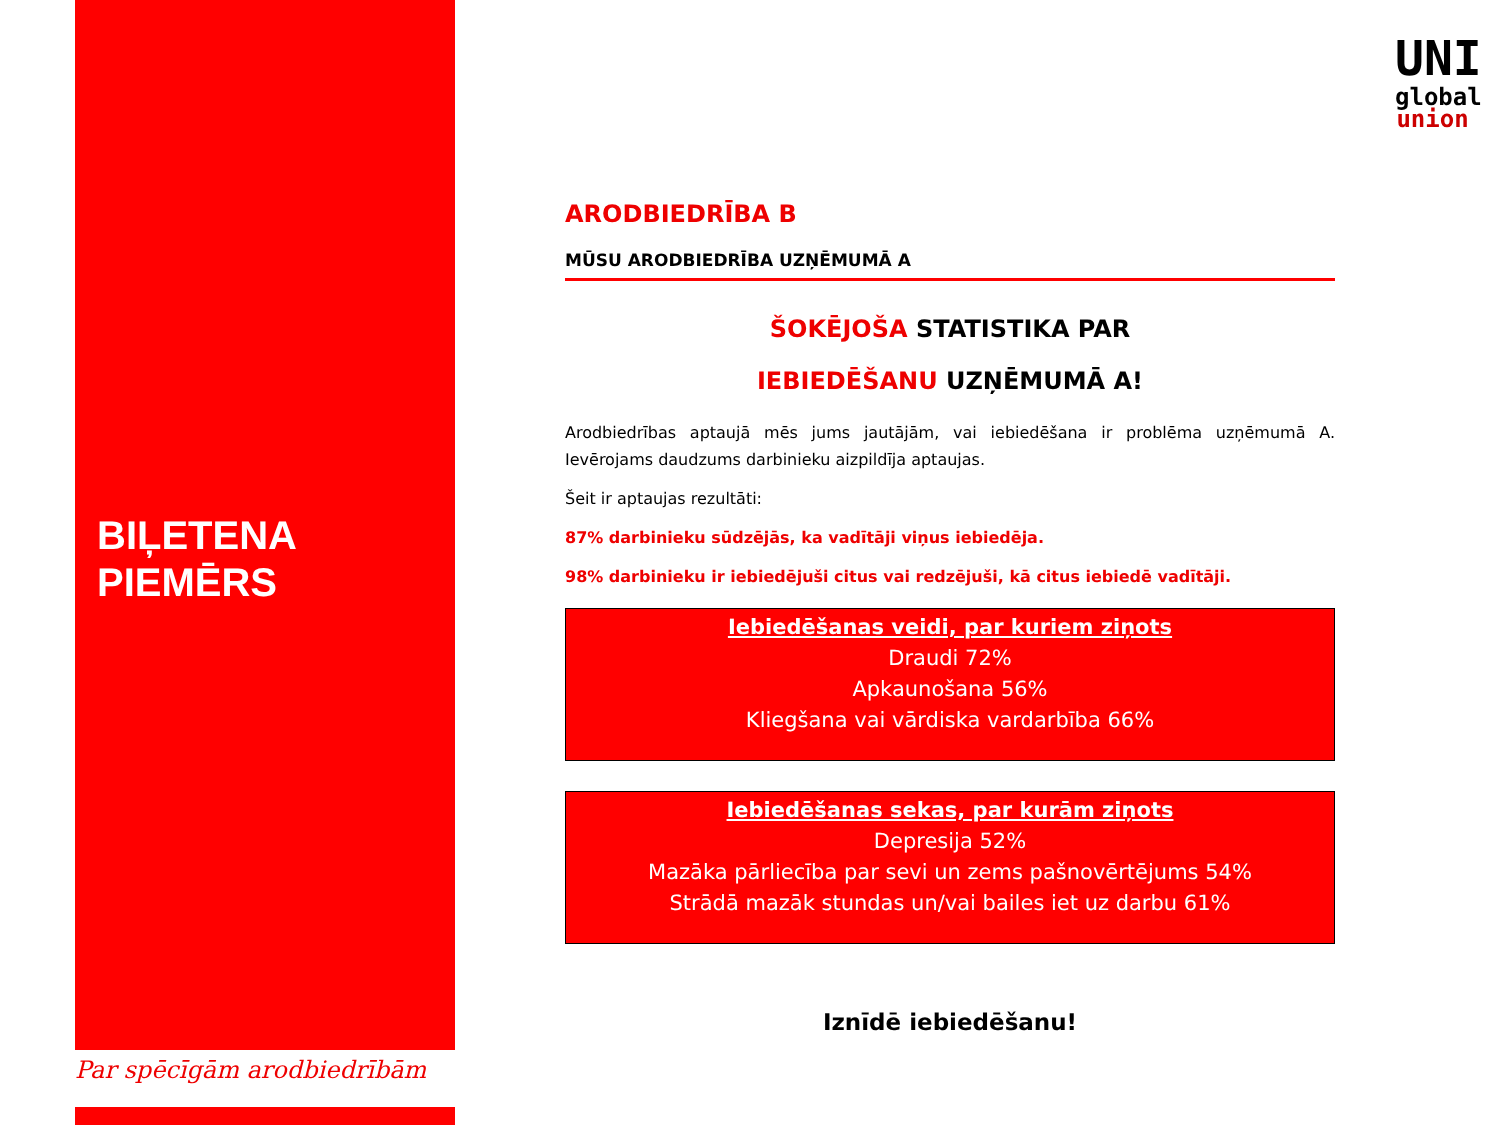BIĻETENA
PIEMĒRS
Par spēcīgām arodbiedrībām
UNI
global
union
ARODBIEDRĪBA B
MŪSU ARODBIEDRĪBA UZŅĒMUMĀ A
ŠOKĒJOŠA STATISTIKA PAR
IEBIEDĒŠANU UZŅĒMUMĀ A!
Arodbiedrības aptaujā mēs jums jautājām, vai iebiedēšana ir problēma uzņēmumā A. Ievērojams daudzums darbinieku aizpildīja aptaujas.
Šeit ir aptaujas rezultāti:
87% darbinieku sūdzējās, ka vadītāji viņus iebiedēja.
98% darbinieku ir iebiedējuši citus vai redzējuši, kā citus iebiedē vadītāji.
Iebiedēšanas veidi, par kuriem ziņots
Draudi 72%
Apkaunošana 56%
Kliegšana vai vārdiska vardarbība 66%
Iebiedēšanas sekas, par kurām ziņots
Depresija 52%
Mazāka pārliecība par sevi un zems pašnovērtējums 54%
Strādā mazāk stundas un/vai bailes iet uz darbu 61%
Iznīdē iebiedēšanu!